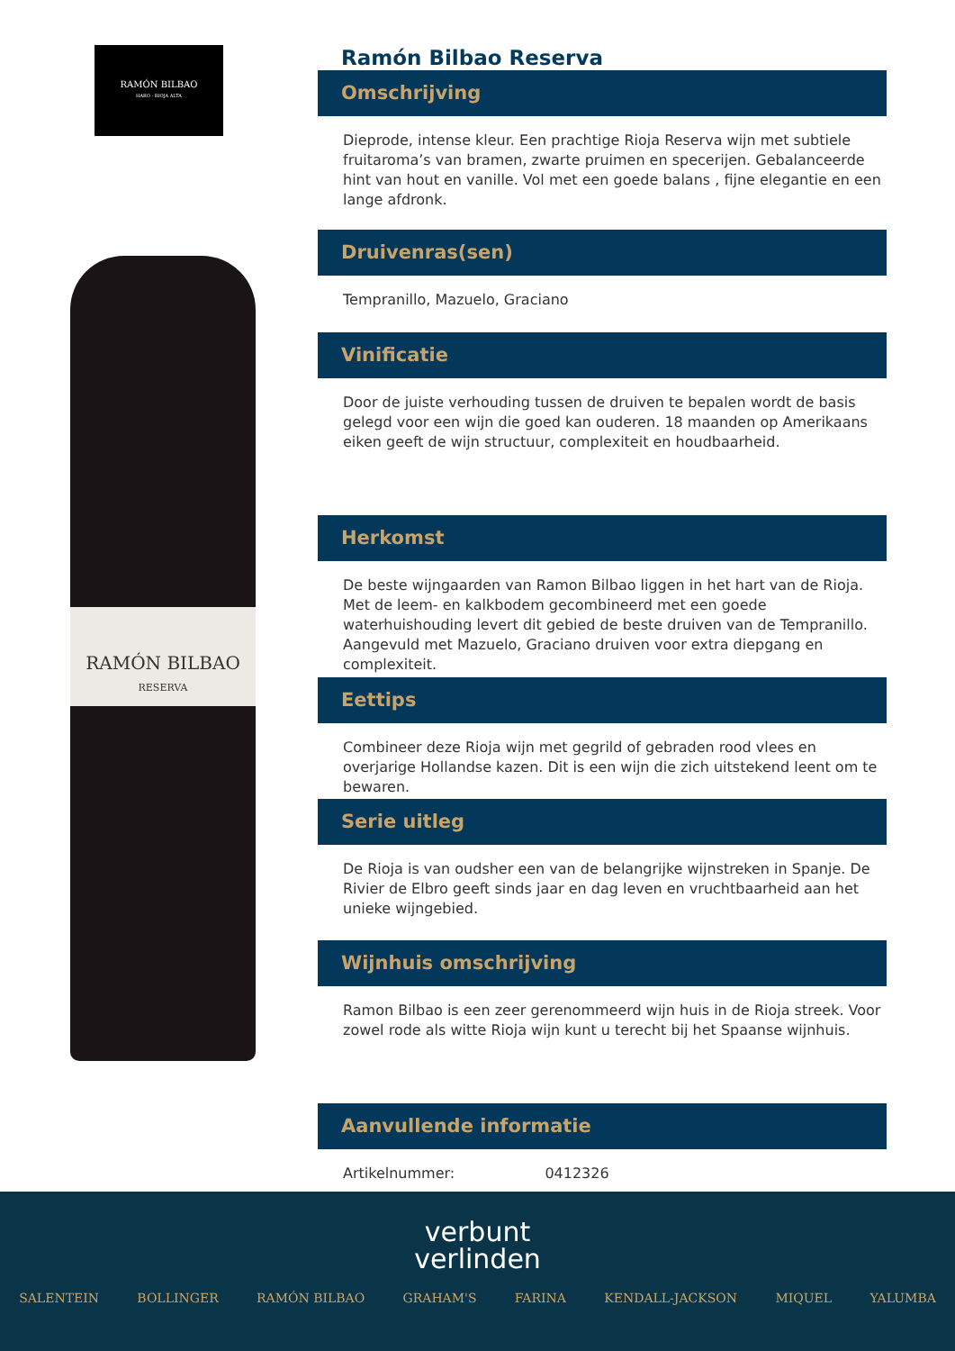RAMÓN BILBAO
HARO · RIOJA ALTA
RAMÓN BILBAO
RESERVA
Ramón Bilbao Reserva
Omschrijving
Dieprode, intense kleur. Een prachtige Rioja Reserva wijn met subtiele fruitaroma’s van bramen, zwarte pruimen en specerijen. Gebalanceerde hint van hout en vanille. Vol met een goede balans , fijne elegantie en een lange afdronk.
Druivenras(sen)
Tempranillo, Mazuelo, Graciano
Vinificatie
Door de juiste verhouding tussen de druiven te bepalen wordt de basis gelegd voor een wijn die goed kan ouderen. 18 maanden op Amerikaans eiken geeft de wijn structuur, complexiteit en houdbaarheid.
Herkomst
De beste wijngaarden van Ramon Bilbao liggen in het hart van de Rioja. Met de leem- en kalkbodem gecombineerd met een goede waterhuishouding levert dit gebied de beste druiven van de Tempranillo. Aangevuld met Mazuelo, Graciano druiven voor extra diepgang en complexiteit.
Eettips
Combineer deze Rioja wijn met gegrild of gebraden rood vlees en overjarige Hollandse kazen. Dit is een wijn die zich uitstekend leent om te bewaren.
Serie uitleg
De Rioja is van oudsher een van de belangrijke wijnstreken in Spanje. De Rivier de Elbro geeft sinds jaar en dag leven en vruchtbaarheid aan het unieke wijngebied.
Wijnhuis omschrijving
Ramon Bilbao is een zeer gerenommeerd wijn huis in de Rioja streek. Voor zowel rode als witte Rioja wijn kunt u terecht bij het Spaanse wijnhuis.
Aanvullende informatie
Artikelnummer: 0412326
verbunt
verlinden
SALENTEIN BOLLINGER RAMÓN BILBAO GRAHAM'S FARINA KENDALL-JACKSON MIQUEL YALUMBA